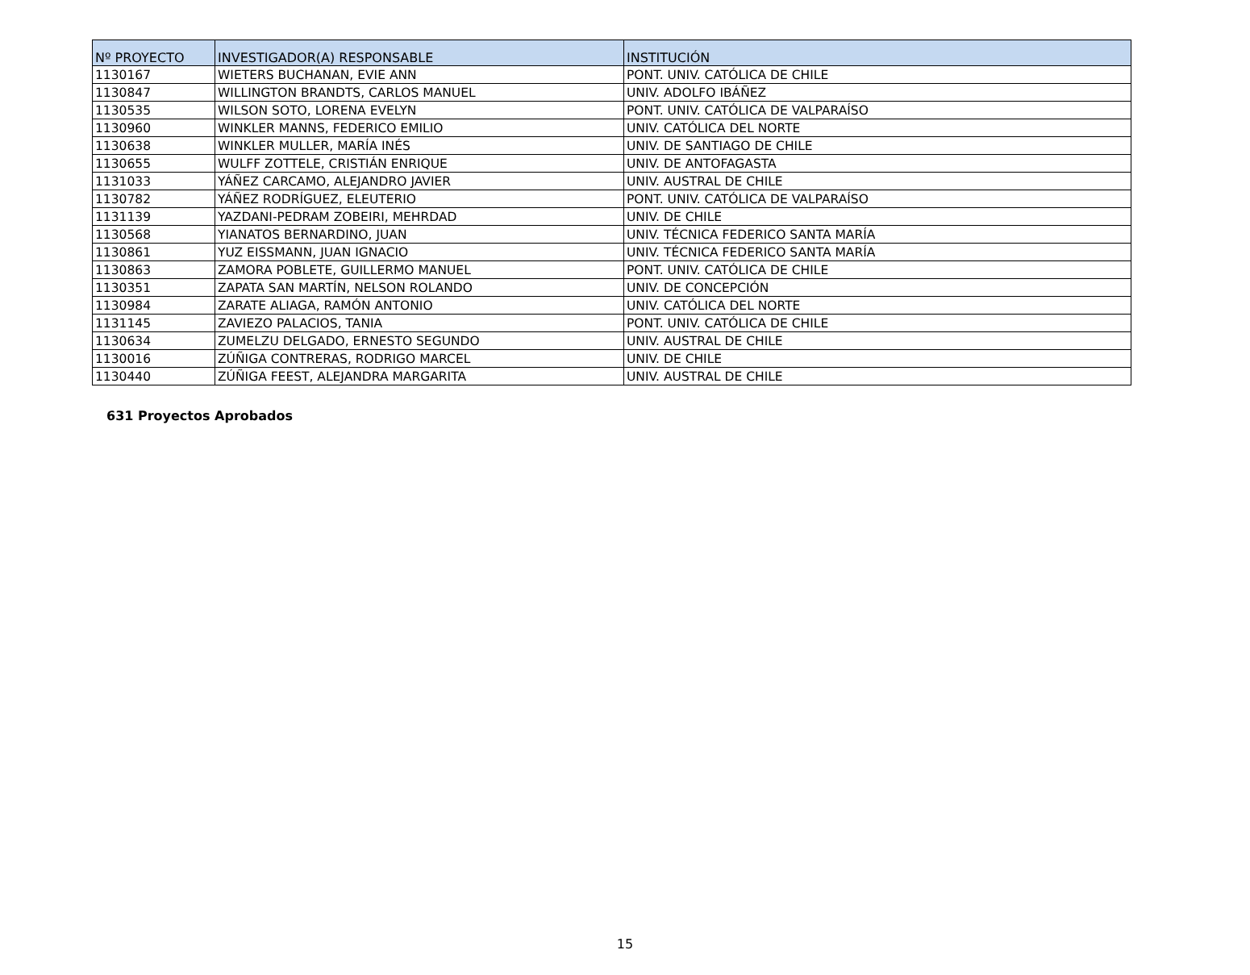| Nº PROYECTO | INVESTIGADOR(A) RESPONSABLE | INSTITUCIÓN |
| --- | --- | --- |
| 1130167 | WIETERS BUCHANAN, EVIE ANN | PONT. UNIV. CATÓLICA DE CHILE |
| 1130847 | WILLINGTON BRANDTS, CARLOS MANUEL | UNIV. ADOLFO IBÁÑEZ |
| 1130535 | WILSON SOTO, LORENA EVELYN | PONT. UNIV. CATÓLICA DE VALPARAÍSO |
| 1130960 | WINKLER MANNS, FEDERICO EMILIO | UNIV. CATÓLICA DEL NORTE |
| 1130638 | WINKLER MULLER, MARÍA INÉS | UNIV. DE SANTIAGO DE CHILE |
| 1130655 | WULFF ZOTTELE, CRISTIÁN ENRIQUE | UNIV. DE ANTOFAGASTA |
| 1131033 | YÁÑEZ CARCAMO, ALEJANDRO JAVIER | UNIV. AUSTRAL DE CHILE |
| 1130782 | YÁÑEZ RODRÍGUEZ, ELEUTERIO | PONT. UNIV. CATÓLICA DE VALPARAÍSO |
| 1131139 | YAZDANI-PEDRAM ZOBEIRI, MEHRDAD | UNIV. DE CHILE |
| 1130568 | YIANATOS BERNARDINO, JUAN | UNIV. TÉCNICA FEDERICO SANTA MARÍA |
| 1130861 | YUZ EISSMANN, JUAN IGNACIO | UNIV. TÉCNICA FEDERICO SANTA MARÍA |
| 1130863 | ZAMORA POBLETE, GUILLERMO MANUEL | PONT. UNIV. CATÓLICA DE CHILE |
| 1130351 | ZAPATA SAN MARTÍN, NELSON ROLANDO | UNIV. DE CONCEPCIÓN |
| 1130984 | ZARATE ALIAGA, RAMÓN ANTONIO | UNIV. CATÓLICA DEL NORTE |
| 1131145 | ZAVIEZO PALACIOS, TANIA | PONT. UNIV. CATÓLICA DE CHILE |
| 1130634 | ZUMELZU DELGADO, ERNESTO SEGUNDO | UNIV. AUSTRAL DE CHILE |
| 1130016 | ZÚÑIGA CONTRERAS, RODRIGO MARCEL | UNIV. DE CHILE |
| 1130440 | ZÚÑIGA FEEST, ALEJANDRA MARGARITA | UNIV. AUSTRAL DE CHILE |
631 Proyectos Aprobados
15